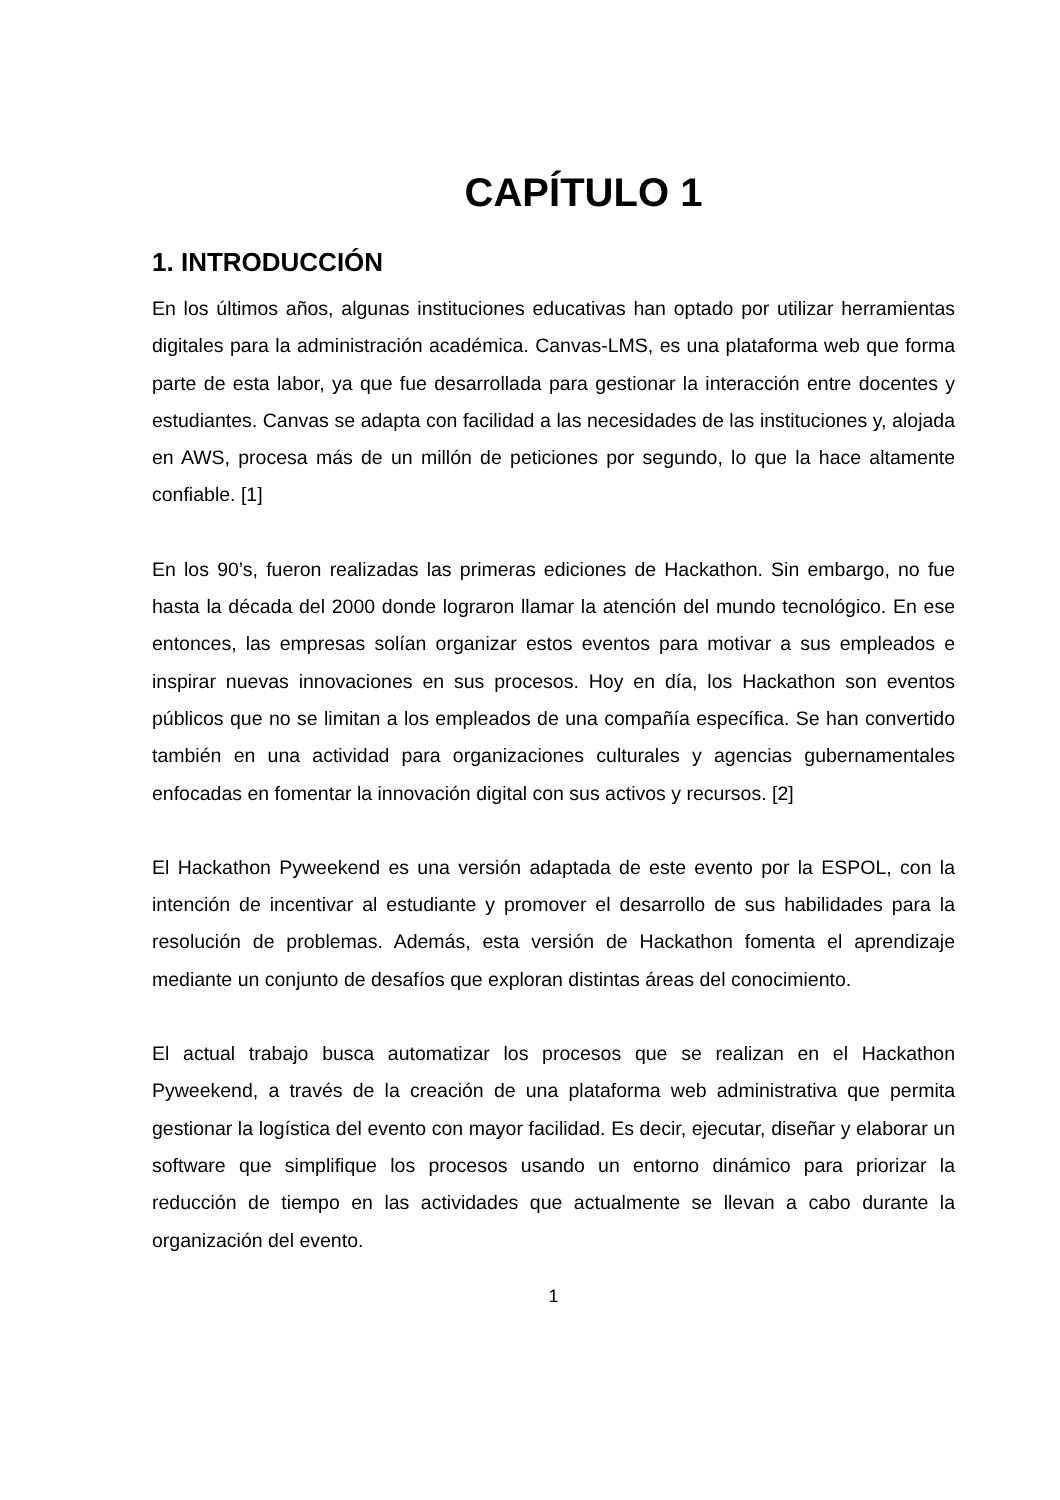CAPÍTULO 1
1. INTRODUCCIÓN
En los últimos años, algunas instituciones educativas han optado por utilizar herramientas digitales para la administración académica. Canvas-LMS, es una plataforma web que forma parte de esta labor, ya que fue desarrollada para gestionar la interacción entre docentes y estudiantes. Canvas se adapta con facilidad a las necesidades de las instituciones y, alojada en AWS, procesa más de un millón de peticiones por segundo, lo que la hace altamente confiable. [1]
En los 90’s, fueron realizadas las primeras ediciones de Hackathon. Sin embargo, no fue hasta la década del 2000 donde lograron llamar la atención del mundo tecnológico. En ese entonces, las empresas solían organizar estos eventos para motivar a sus empleados e inspirar nuevas innovaciones en sus procesos. Hoy en día, los Hackathon son eventos públicos que no se limitan a los empleados de una compañía específica. Se han convertido también en una actividad para organizaciones culturales y agencias gubernamentales enfocadas en fomentar la innovación digital con sus activos y recursos. [2]
El Hackathon Pyweekend es una versión adaptada de este evento por la ESPOL, con la intención de incentivar al estudiante y promover el desarrollo de sus habilidades para la resolución de problemas. Además, esta versión de Hackathon fomenta el aprendizaje mediante un conjunto de desafíos que exploran distintas áreas del conocimiento.
El actual trabajo busca automatizar los procesos que se realizan en el Hackathon Pyweekend, a través de la creación de una plataforma web administrativa que permita gestionar la logística del evento con mayor facilidad. Es decir, ejecutar, diseñar y elaborar un software que simplifique los procesos usando un entorno dinámico para priorizar la reducción de tiempo en las actividades que actualmente se llevan a cabo durante la organización del evento.
1